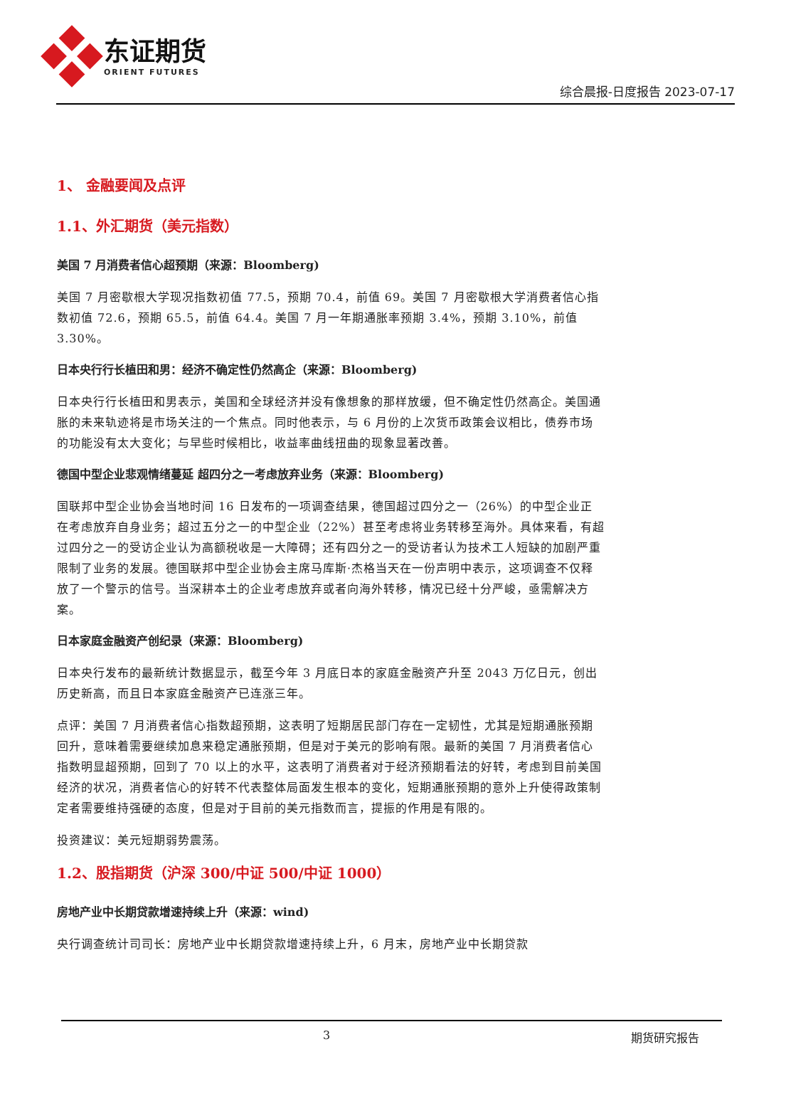东证期货
ORIENT FUTURES
综合晨报-日度报告 2023-07-17
1、 金融要闻及点评
1.1、外汇期货（美元指数）
美国 7 月消费者信心超预期（来源：Bloomberg)
美国 7 月密歇根大学现况指数初值 77.5，预期 70.4，前值 69。美国 7 月密歇根大学消费者信心指数初值 72.6，预期 65.5，前值 64.4。美国 7 月一年期通胀率预期 3.4%，预期 3.10%，前值 3.30%。
日本央行行长植田和男：经济不确定性仍然高企（来源：Bloomberg)
日本央行行长植田和男表示，美国和全球经济并没有像想象的那样放缓，但不确定性仍然高企。美国通胀的未来轨迹将是市场关注的一个焦点。同时他表示，与 6 月份的上次货币政策会议相比，债券市场的功能没有太大变化；与早些时候相比，收益率曲线扭曲的现象显著改善。
德国中型企业悲观情绪蔓延 超四分之一考虑放弃业务（来源：Bloomberg)
国联邦中型企业协会当地时间 16 日发布的一项调查结果，德国超过四分之一（26%）的中型企业正在考虑放弃自身业务；超过五分之一的中型企业（22%）甚至考虑将业务转移至海外。具体来看，有超过四分之一的受访企业认为高额税收是一大障碍；还有四分之一的受访者认为技术工人短缺的加剧严重限制了业务的发展。德国联邦中型企业协会主席马库斯·杰格当天在一份声明中表示，这项调查不仅释放了一个警示的信号。当深耕本土的企业考虑放弃或者向海外转移，情况已经十分严峻，亟需解决方案。
日本家庭金融资产创纪录（来源：Bloomberg)
日本央行发布的最新统计数据显示，截至今年 3 月底日本的家庭金融资产升至 2043 万亿日元，创出历史新高，而且日本家庭金融资产已连涨三年。
点评：美国 7 月消费者信心指数超预期，这表明了短期居民部门存在一定韧性，尤其是短期通胀预期回升，意味着需要继续加息来稳定通胀预期，但是对于美元的影响有限。最新的美国 7 月消费者信心指数明显超预期，回到了 70 以上的水平，这表明了消费者对于经济预期看法的好转，考虑到目前美国经济的状况，消费者信心的好转不代表整体局面发生根本的变化，短期通胀预期的意外上升使得政策制定者需要维持强硬的态度，但是对于目前的美元指数而言，提振的作用是有限的。
投资建议：美元短期弱势震荡。
1.2、股指期货（沪深 300/中证 500/中证 1000）
房地产业中长期贷款增速持续上升（来源：wind)
央行调查统计司司长：房地产业中长期贷款增速持续上升，6 月末，房地产业中长期贷款
3 期货研究报告